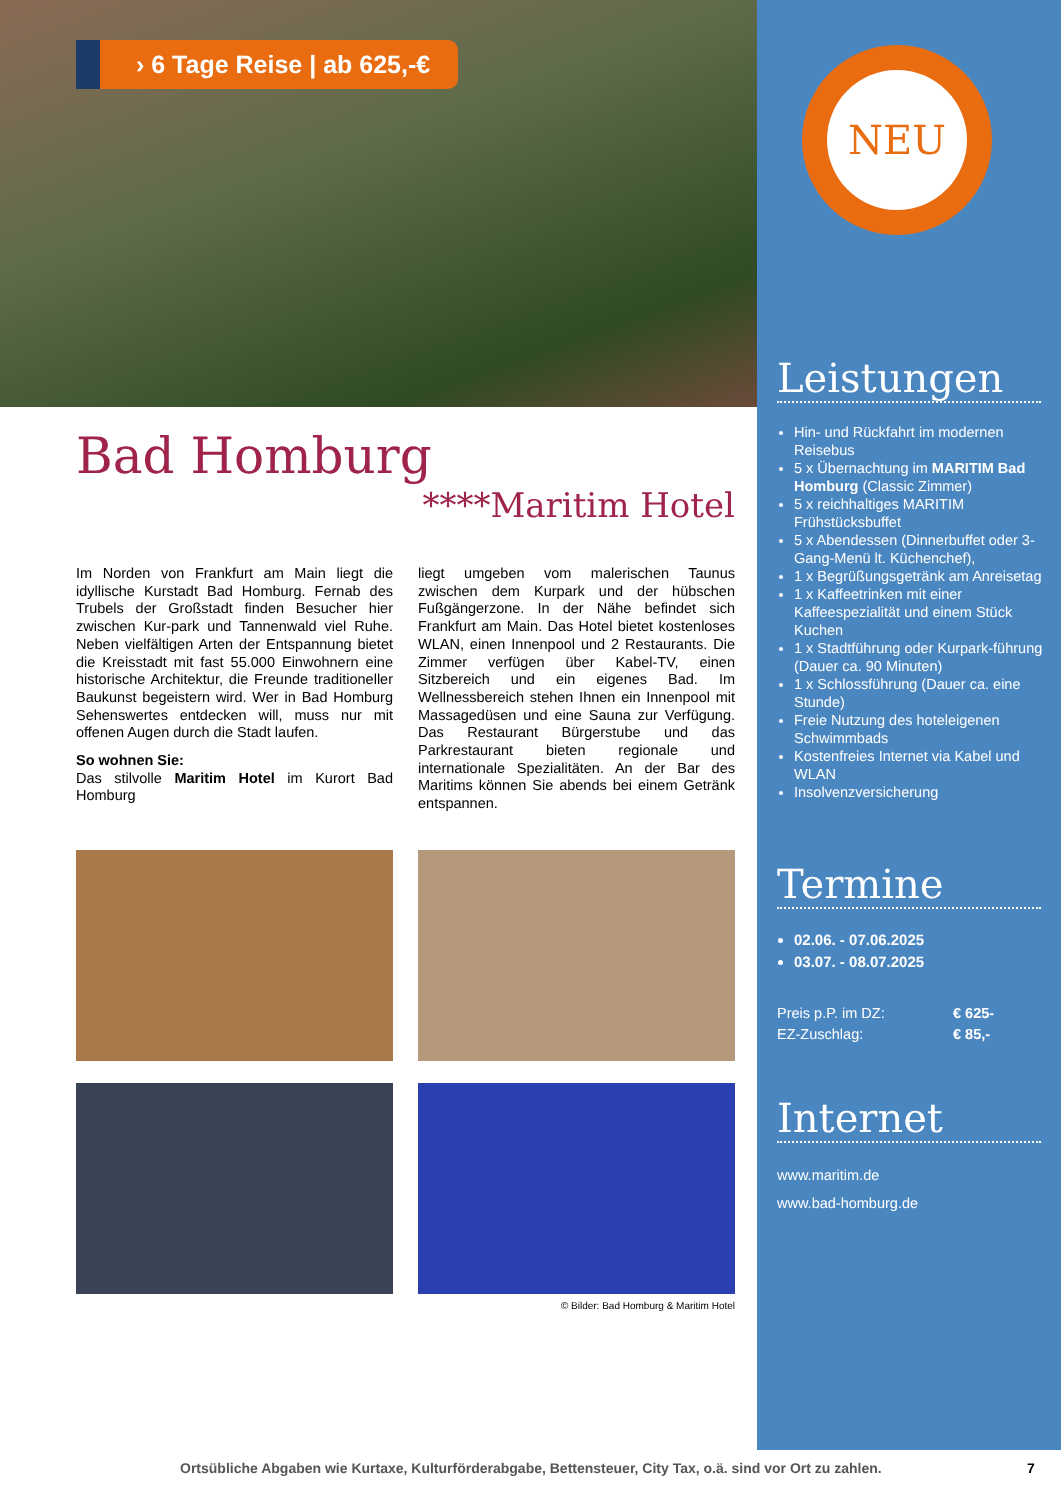› 6 Tage Reise | ab 625,-€
Bad Homburg
****Maritim Hotel
Im Norden von Frankfurt am Main liegt die idyllische Kurstadt Bad Homburg. Fernab des Trubels der Großstadt finden Besucher hier zwischen Kur-park und Tannenwald viel Ruhe. Neben vielfältigen Arten der Entspannung bietet die Kreisstadt mit fast 55.000 Einwohnern eine historische Architektur, die Freunde traditioneller Baukunst begeistern wird. Wer in Bad Homburg Sehenswertes entdecken will, muss nur mit offenen Augen durch die Stadt laufen.
So wohnen Sie:
Das stilvolle Maritim Hotel im Kurort Bad Homburg
liegt umgeben vom malerischen Taunus zwischen dem Kurpark und der hübschen Fußgängerzone. In der Nähe befindet sich Frankfurt am Main. Das Hotel bietet kostenloses WLAN, einen Innenpool und 2 Restaurants. Die Zimmer verfügen über Kabel-TV, einen Sitzbereich und ein eigenes Bad. Im Wellnessbereich stehen Ihnen ein Innenpool mit Massagedüsen und eine Sauna zur Verfügung. Das Restaurant Bürgerstube und das Parkrestaurant bieten regionale und internationale Spezialitäten. An der Bar des Maritims können Sie abends bei einem Getränk entspannen.
© Bilder: Bad Homburg & Maritim Hotel
NEU
Leistungen
Hin- und Rückfahrt im modernen Reisebus
5 x Übernachtung im MARITIM Bad Homburg (Classic Zimmer)
5 x reichhaltiges MARITIM Frühstücksbuffet
5 x Abendessen (Dinnerbuffet oder 3-Gang-Menü lt. Küchenchef),
1 x Begrüßungsgetränk am Anreisetag
1 x Kaffeetrinken mit einer Kaffeespezialität und einem Stück Kuchen
1 x Stadtführung oder Kurpark-führung (Dauer ca. 90 Minuten)
1 x Schlossführung (Dauer ca. eine Stunde)
Freie Nutzung des hoteleigenen Schwimmbads
Kostenfreies Internet via Kabel und WLAN
Insolvenzversicherung
Termine
02.06. - 07.06.2025
03.07. - 08.07.2025
Preis p.P. im DZ:
EZ-Zuschlag: € 625-
€ 85,-
Internet
www.maritim.de
www.bad-homburg.de
Ortsübliche Abgaben wie Kurtaxe, Kulturförderabgabe, Bettensteuer, City Tax, o.ä. sind vor Ort zu zahlen.
7